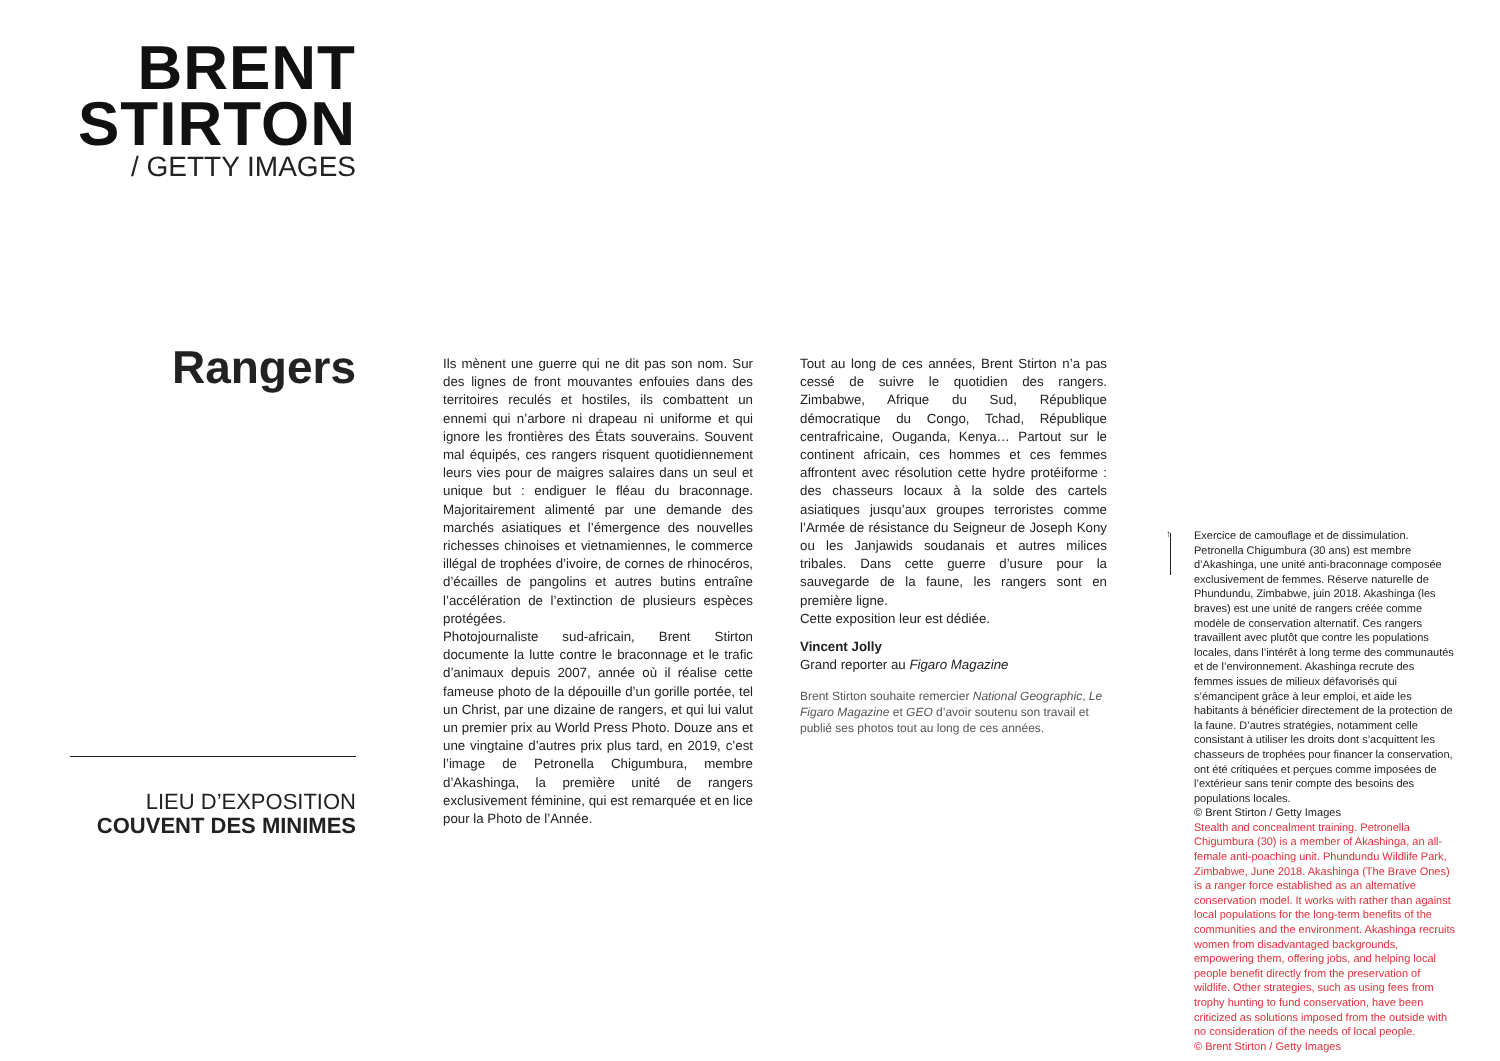BRENT
STIRTON
/ GETTY IMAGES
Rangers
LIEU D’EXPOSITION
COUVENT DES MINIMES
Ils mènent une guerre qui ne dit pas son nom. Sur des lignes de front mouvantes enfouies dans des territoires reculés et hostiles, ils combattent un ennemi qui n’arbore ni drapeau ni uniforme et qui ignore les frontières des États souverains. Souvent mal équipés, ces rangers risquent quotidiennement leurs vies pour de maigres salaires dans un seul et unique but : endiguer le fléau du braconnage. Majoritairement alimenté par une demande des marchés asiatiques et l’émergence des nouvelles richesses chinoises et vietnamiennes, le commerce illégal de trophées d’ivoire, de cornes de rhinocéros, d’écailles de pangolins et autres butins entraîne l’accélération de l’extinction de plusieurs espèces protégées.
Photojournaliste sud-africain, Brent Stirton documente la lutte contre le braconnage et le trafic d’animaux depuis 2007, année où il réalise cette fameuse photo de la dépouille d’un gorille portée, tel un Christ, par une dizaine de rangers, et qui lui valut un premier prix au World Press Photo. Douze ans et une vingtaine d’autres prix plus tard, en 2019, c’est l’image de Petronella Chigumbura, membre d’Akashinga, la première unité de rangers exclusivement féminine, qui est remarquée et en lice pour la Photo de l’Année.
Tout au long de ces années, Brent Stirton n’a pas cessé de suivre le quotidien des rangers. Zimbabwe, Afrique du Sud, République démocratique du Congo, Tchad, République centrafricaine, Ouganda, Kenya… Partout sur le continent africain, ces hommes et ces femmes affrontent avec résolution cette hydre protéiforme : des chasseurs locaux à la solde des cartels asiatiques jusqu’aux groupes terroristes comme l’Armée de résistance du Seigneur de Joseph Kony ou les Janjawids soudanais et autres milices tribales. Dans cette guerre d’usure pour la sauvegarde de la faune, les rangers sont en première ligne.
Cette exposition leur est dédiée.
Vincent Jolly
Grand reporter au Figaro Magazine
Brent Stirton souhaite remercier National Geographic, Le Figaro Magazine et GEO d’avoir soutenu son travail et publié ses photos tout au long de ces années.
↑
Exercice de camouflage et de dissimulation. Petronella Chigumbura (30 ans) est membre d’Akashinga, une unité anti-braconnage composée exclusivement de femmes. Réserve naturelle de Phundundu, Zimbabwe, juin 2018. Akashinga (les braves) est une unité de rangers créée comme modèle de conservation alternatif. Ces rangers travaillent avec plutôt que contre les populations locales, dans l’intérêt à long terme des communautés et de l’environnement. Akashinga recrute des femmes issues de milieux défavorisés qui s’émancipent grâce à leur emploi, et aide les habitants à bénéficier directement de la protection de la faune. D’autres stratégies, notamment celle consistant à utiliser les droits dont s’acquittent les chasseurs de trophées pour financer la conservation, ont été critiquées et perçues comme imposées de l’extérieur sans tenir compte des besoins des populations locales.
© Brent Stirton / Getty Images
Stealth and concealment training. Petronella Chigumbura (30) is a member of Akashinga, an all-female anti-poaching unit. Phundundu Wildlife Park, Zimbabwe, June 2018. Akashinga (The Brave Ones) is a ranger force established as an alternative conservation model. It works with rather than against local populations for the long-term benefits of the communities and the environment. Akashinga recruits women from disadvantaged backgrounds, empowering them, offering jobs, and helping local people benefit directly from the preservation of wildlife. Other strategies, such as using fees from trophy hunting to fund conservation, have been criticized as solutions imposed from the outside with no consideration of the needs of local people.
© Brent Stirton / Getty Images